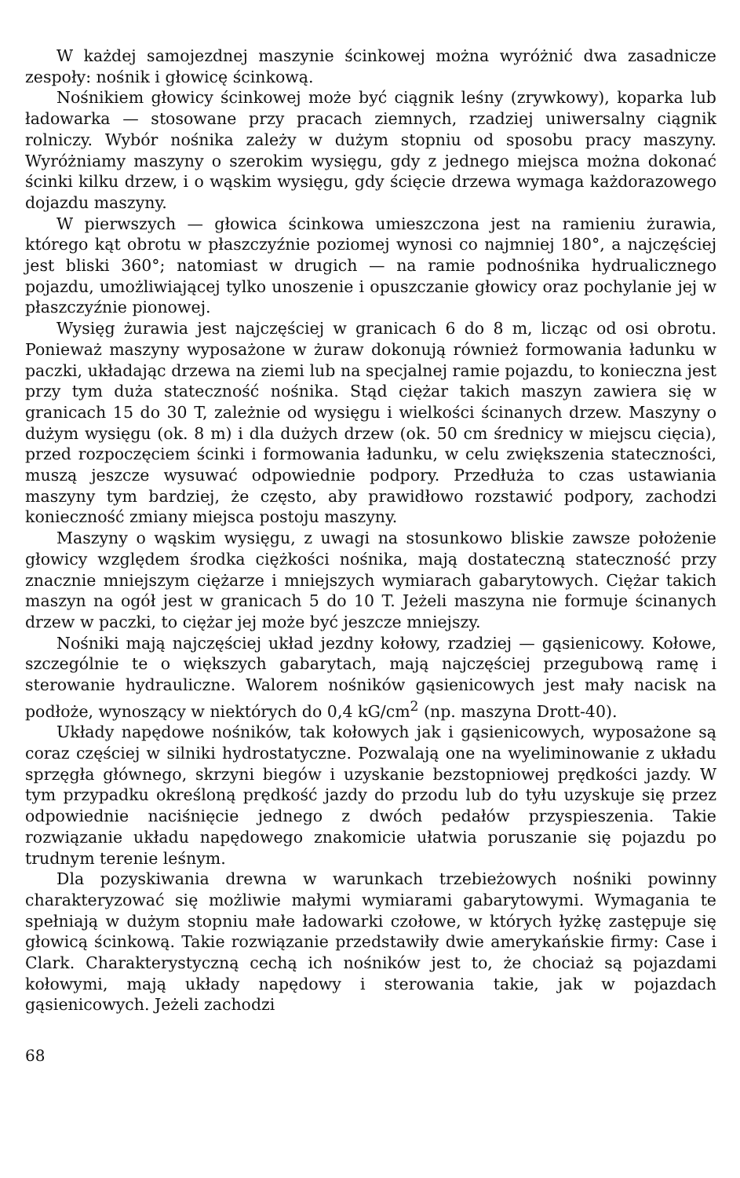W każdej samojezdnej maszynie ścinkowej można wyróżnić dwa zasadnicze zespoły: nośnik i głowicę ścinkową.
Nośnikiem głowicy ścinkowej może być ciągnik leśny (zrywkowy), koparka lub ładowarka — stosowane przy pracach ziemnych, rzadziej uniwersalny ciągnik rolniczy. Wybór nośnika zależy w dużym stopniu od sposobu pracy maszyny. Wyróżniamy maszyny o szerokim wysięgu, gdy z jednego miejsca można dokonać ścinki kilku drzew, i o wąskim wysięgu, gdy ścięcie drzewa wymaga każdorazowego dojazdu maszyny.
W pierwszych — głowica ścinkowa umieszczona jest na ramieniu żurawia, którego kąt obrotu w płaszczyźnie poziomej wynosi co najmniej 180°, a najczęściej jest bliski 360°; natomiast w drugich — na ramie podnośnika hydrualicznego pojazdu, umożliwiającej tylko unoszenie i opuszczanie głowicy oraz pochylanie jej w płaszczyźnie pionowej.
Wysięg żurawia jest najczęściej w granicach 6 do 8 m, licząc od osi obrotu. Ponieważ maszyny wyposażone w żuraw dokonują również formowania ładunku w paczki, układając drzewa na ziemi lub na specjalnej ramie pojazdu, to konieczna jest przy tym duża stateczność nośnika. Stąd ciężar takich maszyn zawiera się w granicach 15 do 30 T, zależnie od wysięgu i wielkości ścinanych drzew. Maszyny o dużym wysięgu (ok. 8 m) i dla dużych drzew (ok. 50 cm średnicy w miejscu cięcia), przed rozpoczęciem ścinki i formowania ładunku, w celu zwiększenia stateczności, muszą jeszcze wysuwać odpowiednie podpory. Przedłuża to czas ustawiania maszyny tym bardziej, że często, aby prawidłowo rozstawić podpory, zachodzi konieczność zmiany miejsca postoju maszyny.
Maszyny o wąskim wysięgu, z uwagi na stosunkowo bliskie zawsze położenie głowicy względem środka ciężkości nośnika, mają dostateczną stateczność przy znacznie mniejszym ciężarze i mniejszych wymiarach gabarytowych. Ciężar takich maszyn na ogół jest w granicach 5 do 10 T. Jeżeli maszyna nie formuje ścinanych drzew w paczki, to ciężar jej może być jeszcze mniejszy.
Nośniki mają najczęściej układ jezdny kołowy, rzadziej — gąsienicowy. Kołowe, szczególnie te o większych gabarytach, mają najczęściej przegubową ramę i sterowanie hydrauliczne. Walorem nośników gąsienicowych jest mały nacisk na podłoże, wynoszący w niektórych do 0,4 kG/cm<sup>2</sup> (np. maszyna Drott-40).
Układy napędowe nośników, tak kołowych jak i gąsienicowych, wyposażone są coraz częściej w silniki hydrostatyczne. Pozwalają one na wyeliminowanie z układu sprzęgła głównego, skrzyni biegów i uzyskanie bezstopniowej prędkości jazdy. W tym przypadku określoną prędkość jazdy do przodu lub do tyłu uzyskuje się przez odpowiednie naciśnięcie jednego z dwóch pedałów przyspieszenia. Takie rozwiązanie układu napędowego znakomicie ułatwia poruszanie się pojazdu po trudnym terenie leśnym.
Dla pozyskiwania drewna w warunkach trzebieżowych nośniki powinny charakteryzować się możliwie małymi wymiarami gabarytowymi. Wymagania te spełniają w dużym stopniu małe ładowarki czołowe, w których łyżkę zastępuje się głowicą ścinkową. Takie rozwiązanie przedstawiły dwie amerykańskie firmy: Case i Clark. Charakterystyczną cechą ich nośników jest to, że chociaż są pojazdami kołowymi, mają układy napędowy i sterowania takie, jak w pojazdach gąsienicowych. Jeżeli zachodzi
68